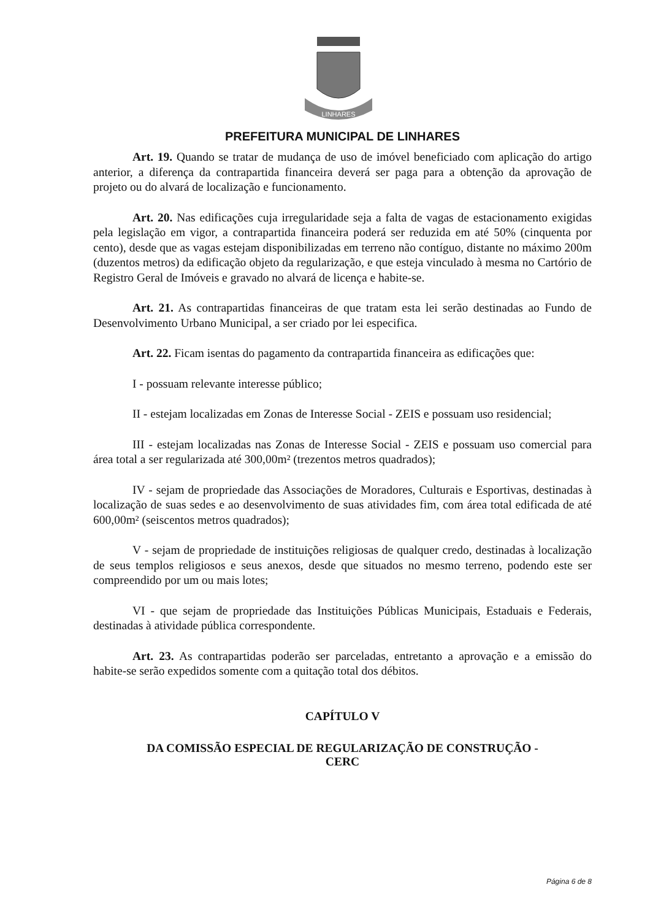LINHARES
PREFEITURA MUNICIPAL DE LINHARES
Art. 19. Quando se tratar de mudança de uso de imóvel beneficiado com aplicação do artigo anterior, a diferença da contrapartida financeira deverá ser paga para a obtenção da aprovação de projeto ou do alvará de localização e funcionamento.
Art. 20. Nas edificações cuja irregularidade seja a falta de vagas de estacionamento exigidas pela legislação em vigor, a contrapartida financeira poderá ser reduzida em até 50% (cinquenta por cento), desde que as vagas estejam disponibilizadas em terreno não contíguo, distante no máximo 200m (duzentos metros) da edificação objeto da regularização, e que esteja vinculado à mesma no Cartório de Registro Geral de Imóveis e gravado no alvará de licença e habite-se.
Art. 21. As contrapartidas financeiras de que tratam esta lei serão destinadas ao Fundo de Desenvolvimento Urbano Municipal, a ser criado por lei especifica.
Art. 22. Ficam isentas do pagamento da contrapartida financeira as edificações que:
I - possuam relevante interesse público;
II - estejam localizadas em Zonas de Interesse Social - ZEIS e possuam uso residencial;
III - estejam localizadas nas Zonas de Interesse Social - ZEIS e possuam uso comercial para área total a ser regularizada até 300,00m² (trezentos metros quadrados);
IV - sejam de propriedade das Associações de Moradores, Culturais e Esportivas, destinadas à localização de suas sedes e ao desenvolvimento de suas atividades fim, com área total edificada de até 600,00m² (seiscentos metros quadrados);
V - sejam de propriedade de instituições religiosas de qualquer credo, destinadas à localização de seus templos religiosos e seus anexos, desde que situados no mesmo terreno, podendo este ser compreendido por um ou mais lotes;
VI - que sejam de propriedade das Instituições Públicas Municipais, Estaduais e Federais, destinadas à atividade pública correspondente.
Art. 23. As contrapartidas poderão ser parceladas, entretanto a aprovação e a emissão do habite-se serão expedidos somente com a quitação total dos débitos.
CAPÍTULO V
DA COMISSÃO ESPECIAL DE REGULARIZAÇÃO DE CONSTRUÇÃO -
CERC
Página 6 de 8